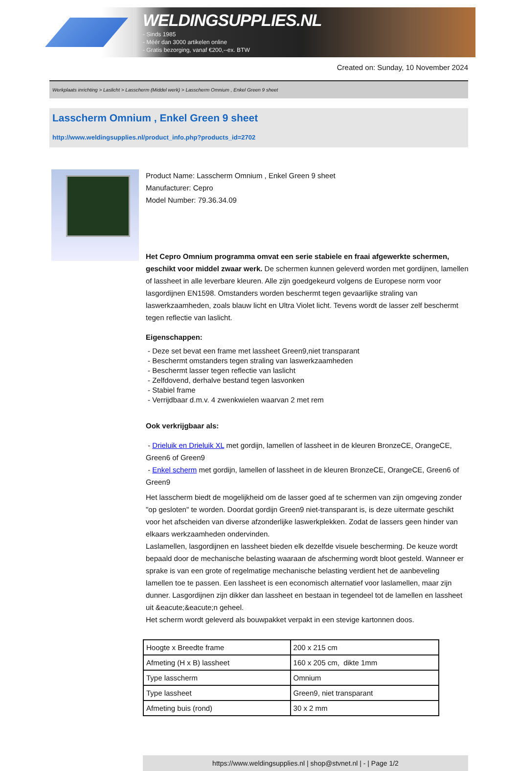WELDINGSUPPLIES.NL
- Sinds 1985
- Méér dan 3000 artikelen online
- Gratis bezorging, vanaf €200,--ex. BTW
Created on: Sunday, 10 November 2024
Werkplaats inrichting > Laslicht > Lasscherm (Middel werk) > Lasscherm Omnium , Enkel Green 9 sheet
Lasscherm Omnium , Enkel Green 9 sheet
http://www.weldingsupplies.nl/product_info.php?products_id=2702
Product Name: Lasscherm Omnium , Enkel Green 9 sheet
Manufacturer: Cepro
Model Number: 79.36.34.09
Het Cepro Omnium programma omvat een serie stabiele en fraai afgewerkte schermen, geschikt voor middel zwaar werk. De schermen kunnen geleverd worden met gordijnen, lamellen of lassheet in alle leverbare kleuren. Alle zijn goedgekeurd volgens de Europese norm voor lasgordijnen EN1598. Omstanders worden beschermt tegen gevaarlijke straling van laswerkzaamheden, zoals blauw licht en Ultra Violet licht. Tevens wordt de lasser zelf beschermt tegen reflectie van laslicht.
Eigenschappen:
- Deze set bevat een frame met lassheet Green9,niet transparant
- Beschermt omstanders tegen straling van laswerkzaamheden
- Beschermt lasser tegen reflectie van laslicht
- Zelfdovend, derhalve bestand tegen lasvonken
- Stabiel frame
- Verrijdbaar d.m.v. 4 zwenkwielen waarvan 2 met rem
Ook verkrijgbaar als:
- Drieluik en Drieluik XL met gordijn, lamellen of lassheet in de kleuren BronzeCE, OrangeCE, Green6 of Green9
- Enkel scherm met gordijn, lamellen of lassheet in de kleuren BronzeCE, OrangeCE, Green6 of Green9
Het lasscherm biedt de mogelijkheid om de lasser goed af te schermen van zijn omgeving zonder "op gesloten" te worden. Doordat gordijn Green9 niet-transparant is, is deze uitermate geschikt voor het afscheiden van diverse afzonderlijke laswerkplekken. Zodat de lassers geen hinder van elkaars werkzaamheden ondervinden.
Laslamellen, lasgordijnen en lassheet bieden elk dezelfde visuele bescherming. De keuze wordt bepaald door de mechanische belasting waaraan de afscherming wordt bloot gesteld. Wanneer er sprake is van een grote of regelmatige mechanische belasting verdient het de aanbeveling lamellen toe te passen. Een lassheet is een economisch alternatief voor laslamellen, maar zijn dunner. Lasgordijnen zijn dikker dan lassheet en bestaan in tegendeel tot de lamellen en lassheet uit &eacute;&eacute;n geheel.
Het scherm wordt geleverd als bouwpakket verpakt in een stevige kartonnen doos.
| Hoogte x Breedte frame | 200 x 215 cm |
| Afmeting (H x B) lassheet | 160 x 205 cm, dikte 1mm |
| Type lasscherm | Omnium |
| Type lassheet | Green9, niet transparant |
| Afmeting buis (rond) | 30 x 2 mm |
https://www.weldingsupplies.nl | shop@stvnet.nl | - | Page 1/2